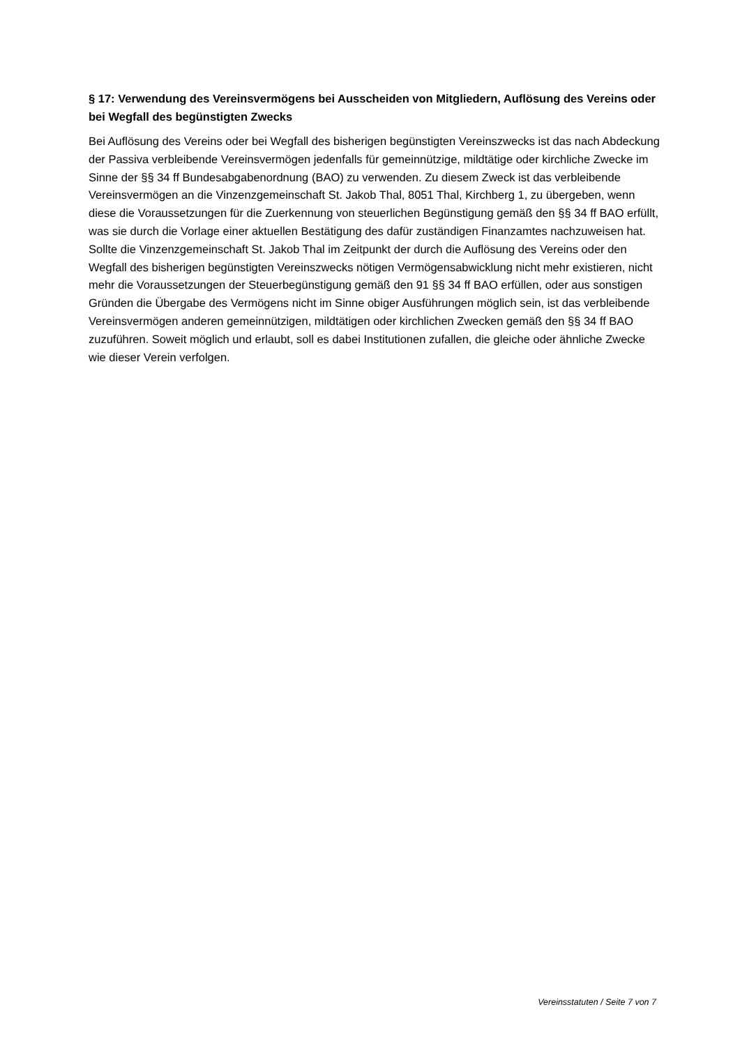§ 17: Verwendung des Vereinsvermögens bei Ausscheiden von Mitgliedern, Auflösung des Vereins oder bei Wegfall des begünstigten Zwecks
Bei Auflösung des Vereins oder bei Wegfall des bisherigen begünstigten Vereinszwecks ist das nach Abdeckung der Passiva verbleibende Vereinsvermögen jedenfalls für gemeinnützige, mildtätige oder kirchliche Zwecke im Sinne der §§ 34 ff Bundesabgabenordnung (BAO) zu verwenden. Zu diesem Zweck ist das verbleibende Vereinsvermögen an die Vinzenzgemeinschaft St. Jakob Thal, 8051 Thal, Kirchberg 1, zu übergeben, wenn diese die Voraussetzungen für die Zuerkennung von steuerlichen Begünstigung gemäß den §§ 34 ff BAO erfüllt, was sie durch die Vorlage einer aktuellen Bestätigung des dafür zuständigen Finanzamtes nachzuweisen hat. Sollte die Vinzenzgemeinschaft St. Jakob Thal im Zeitpunkt der durch die Auflösung des Vereins oder den Wegfall des bisherigen begünstigten Vereinszwecks nötigen Vermögensabwicklung nicht mehr existieren, nicht mehr die Voraussetzungen der Steuerbegünstigung gemäß den 91 §§ 34 ff BAO erfüllen, oder aus sonstigen Gründen die Übergabe des Vermögens nicht im Sinne obiger Ausführungen möglich sein, ist das verbleibende Vereinsvermögen anderen gemeinnützigen, mildtätigen oder kirchlichen Zwecken gemäß den §§ 34 ff BAO zuzuführen. Soweit möglich und erlaubt, soll es dabei Institutionen zufallen, die gleiche oder ähnliche Zwecke wie dieser Verein verfolgen.
Vereinsstatuten / Seite 7 von 7